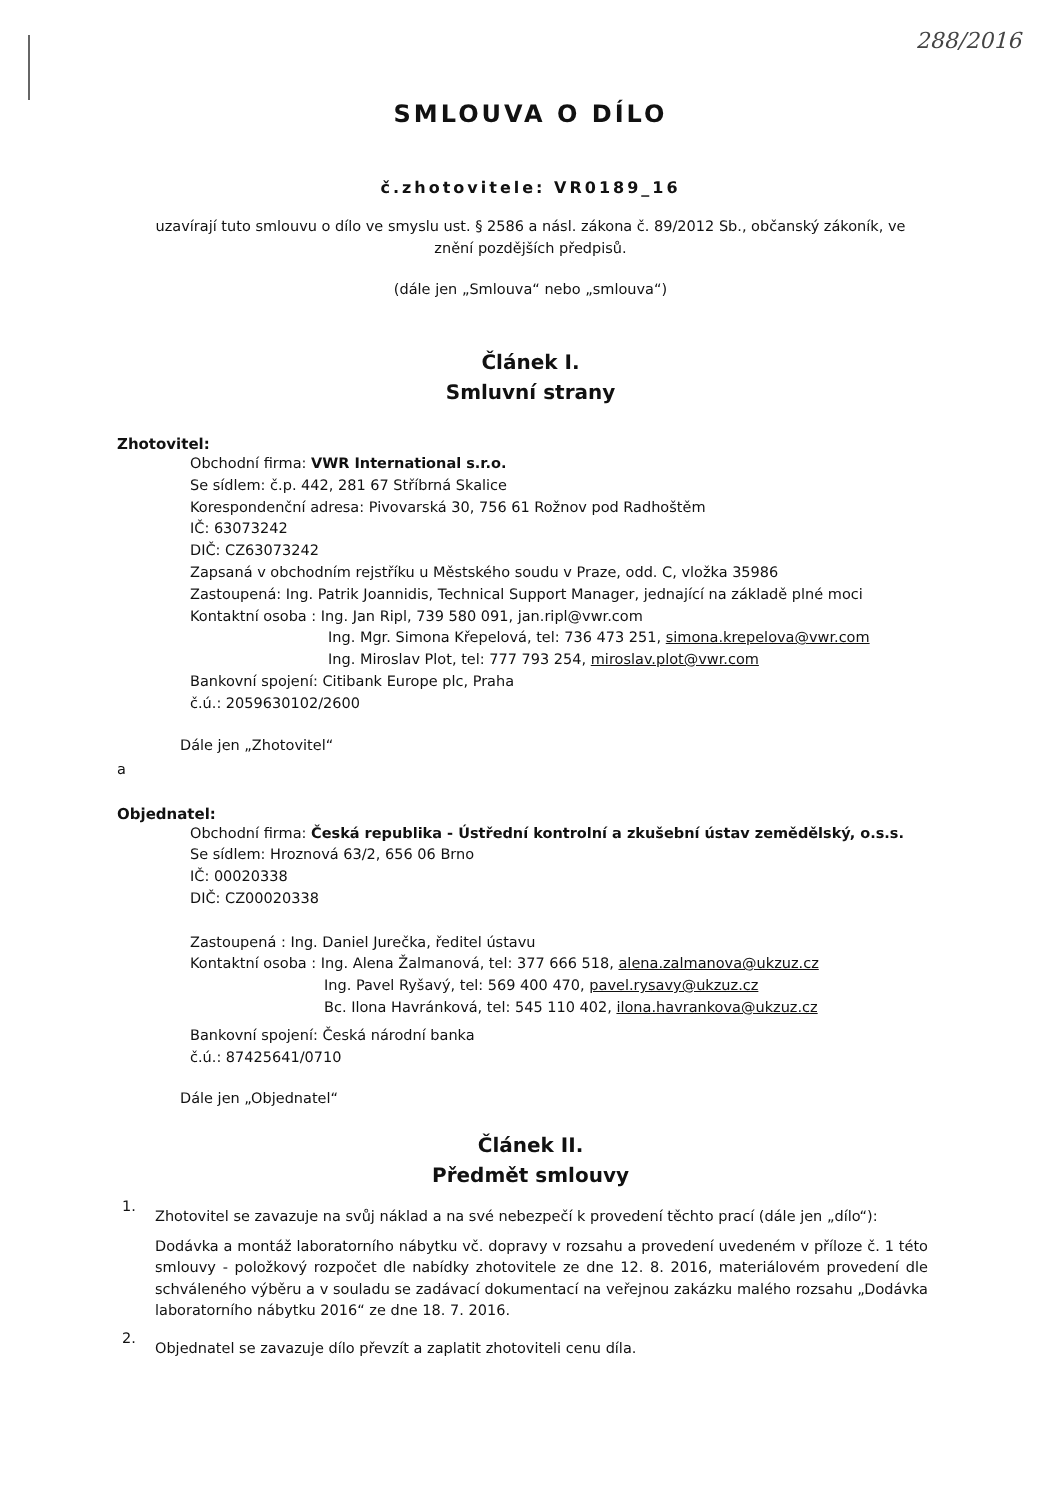288/2016
SMLOUVA O DÍLO
č.zhotovitele: VR0189_16
uzavírají tuto smlouvu o dílo ve smyslu ust. § 2586 a násl. zákona č. 89/2012 Sb., občanský zákoník, ve
znění pozdějších předpisů.
(dále jen „Smlouva“ nebo „smlouva“)
Článek I.
Smluvní strany
Zhotovitel:
Obchodní firma: VWR International s.r.o.
Se sídlem: č.p. 442, 281 67 Stříbrná Skalice
Korespondenční adresa: Pivovarská 30, 756 61 Rožnov pod Radhoštěm
IČ: 63073242
DIČ: CZ63073242
Zapsaná v obchodním rejstříku u Městského soudu v Praze, odd. C, vložka 35986
Zastoupená: Ing. Patrik Joannidis, Technical Support Manager, jednající na základě plné moci
Kontaktní osoba : Ing. Jan Ripl, 739 580 091, jan.ripl@vwr.com
Ing. Mgr. Simona Křepelová, tel: 736 473 251, simona.krepelova@vwr.com
Ing. Miroslav Plot, tel: 777 793 254, miroslav.plot@vwr.com
Bankovní spojení: Citibank Europe plc, Praha
č.ú.: 2059630102/2600
Dále jen „Zhotovitel“
a
Objednatel:
Obchodní firma: Česká republika - Ústřední kontrolní a zkušební ústav zemědělský, o.s.s.
Se sídlem: Hroznová 63/2, 656 06 Brno
IČ: 00020338
DIČ: CZ00020338
Zastoupená : Ing. Daniel Jurečka, ředitel ústavu
Kontaktní osoba : Ing. Alena Žalmanová, tel: 377 666 518, alena.zalmanova@ukzuz.cz
Ing. Pavel Ryšavý, tel: 569 400 470, pavel.rysavy@ukzuz.cz
Bc. Ilona Havránková, tel: 545 110 402, ilona.havrankova@ukzuz.cz
Bankovní spojení: Česká národní banka
č.ú.: 87425641/0710
Dále jen „Objednatel“
Článek II.
Předmět smlouvy
1.
Zhotovitel se zavazuje na svůj náklad a na své nebezpečí k provedení těchto prací (dále jen „dílo“):
Dodávka a montáž laboratorního nábytku vč. dopravy v rozsahu a provedení uvedeném v příloze č. 1 této smlouvy - položkový rozpočet dle nabídky zhotovitele ze dne 12. 8. 2016, materiálovém provedení dle schváleného výběru a v souladu se zadávací dokumentací na veřejnou zakázku malého rozsahu „Dodávka laboratorního nábytku 2016“ ze dne 18. 7. 2016.
2.
Objednatel se zavazuje dílo převzít a zaplatit zhotoviteli cenu díla.